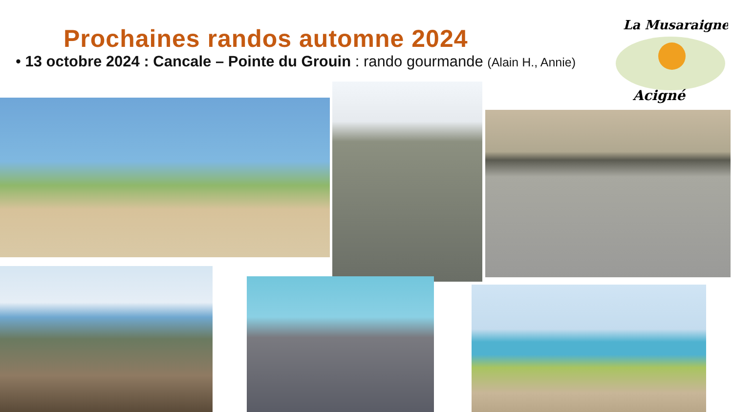Prochaines randos automne 2024
• 13 octobre 2024 : Cancale – Pointe du Grouin : rando gourmande (Alain H., Annie)
La Musaraigne
Acigné